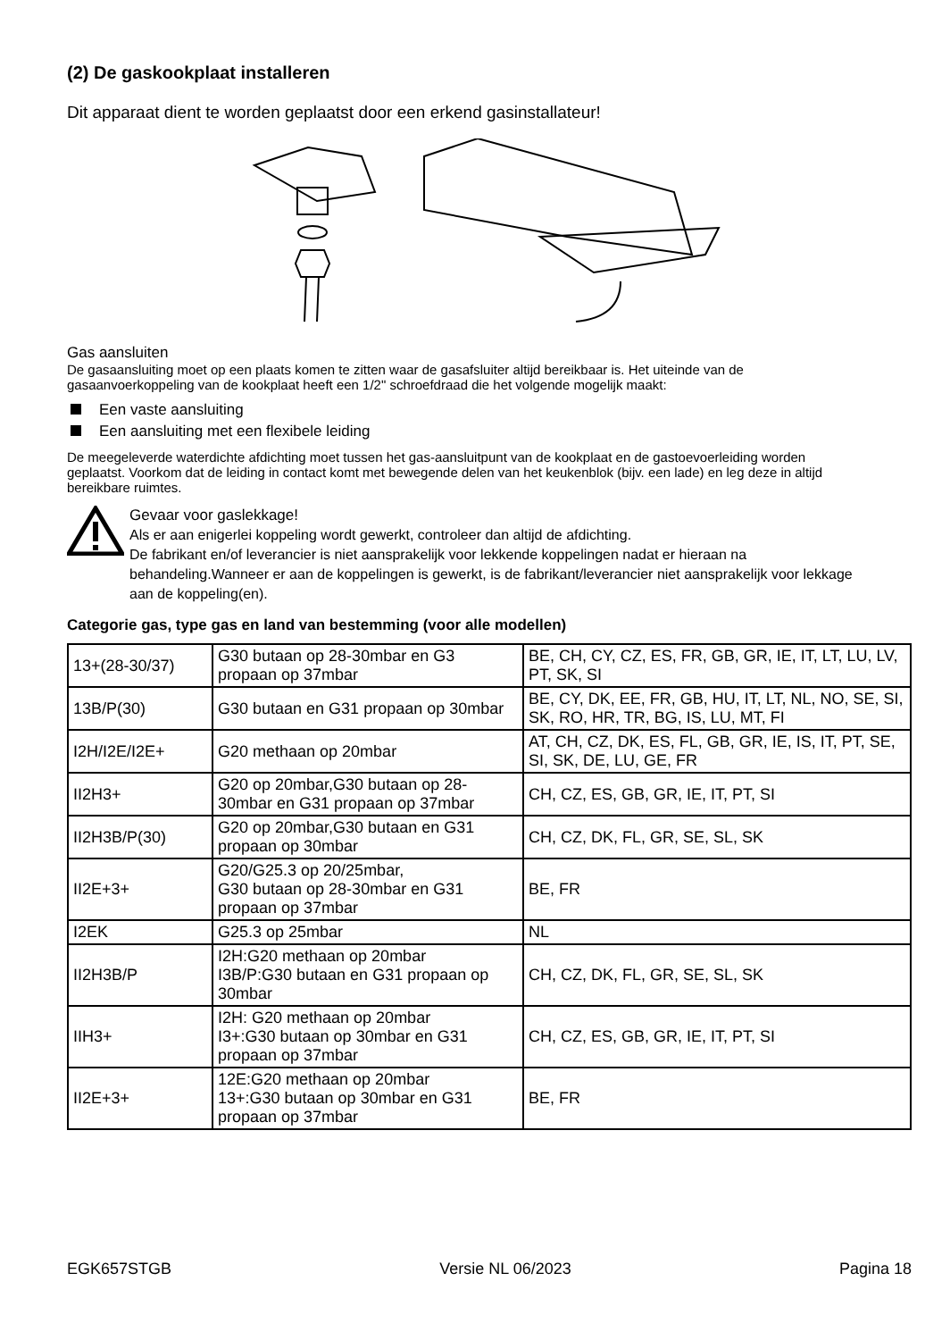(2) De gaskookplaat installeren
Dit apparaat dient te worden geplaatst door een erkend gasinstallateur!
Gas aansluiten
De gasaansluiting moet op een plaats komen te zitten waar de gasafsluiter altijd bereikbaar is. Het uiteinde van de gasaanvoerkoppeling van de kookplaat heeft een 1/2" schroefdraad die het volgende mogelijk maakt:
Een vaste aansluiting
Een aansluiting met een flexibele leiding
De meegeleverde waterdichte afdichting moet tussen het gas-aansluitpunt van de kookplaat en de gastoevoerleiding worden geplaatst. Voorkom dat de leiding in contact komt met bewegende delen van het keukenblok (bijv. een lade) en leg deze in altijd bereikbare ruimtes.
Gevaar voor gaslekkage!
Als er aan enigerlei koppeling wordt gewerkt, controleer dan altijd de afdichting.
De fabrikant en/of leverancier is niet aansprakelijk voor lekkende koppelingen nadat er hieraan na behandeling.Wanneer er aan de koppelingen is gewerkt, is de fabrikant/leverancier niet aansprakelijk voor lekkage aan de koppeling(en).
Categorie gas, type gas en land van bestemming (voor alle modellen)
| 13+(28-30/37) | G30 butaan op 28-30mbar en G3 propaan op 37mbar | BE, CH, CY, CZ, ES, FR, GB, GR, IE, IT, LT, LU, LV, PT, SK, SI |
| 13B/P(30) | G30 butaan en G31 propaan op 30mbar | BE, CY, DK, EE, FR, GB, HU, IT, LT, NL, NO, SE, SI, SK, RO, HR, TR, BG, IS, LU, MT, FI |
| I2H/I2E/I2E+ | G20 methaan op 20mbar | AT, CH, CZ, DK, ES, FL, GB, GR, IE, IS, IT, PT, SE, SI, SK, DE, LU, GE, FR |
| II2H3+ | G20 op 20mbar,G30 butaan op 28-30mbar en G31 propaan op 37mbar | CH, CZ, ES, GB, GR, IE, IT, PT, SI |
| II2H3B/P(30) | G20 op 20mbar,G30 butaan en G31 propaan op 30mbar | CH, CZ, DK, FL, GR, SE, SL, SK |
| II2E+3+ | G20/G25.3 op 20/25mbar, G30 butaan op 28-30mbar en G31 propaan op 37mbar | BE, FR |
| I2EK | G25.3 op 25mbar | NL |
| II2H3B/P | I2H:G20 methaan op 20mbar I3B/P:G30 butaan en G31 propaan op 30mbar | CH, CZ, DK, FL, GR, SE, SL, SK |
| IIH3+ | I2H: G20 methaan op 20mbar I3+:G30 butaan op 30mbar en G31 propaan op 37mbar | CH, CZ, ES, GB, GR, IE, IT, PT, SI |
| II2E+3+ | 12E:G20 methaan op 20mbar 13+:G30 butaan op 30mbar en G31 propaan op 37mbar | BE, FR |
EGK657STGB Versie NL 06/2023 Pagina 18